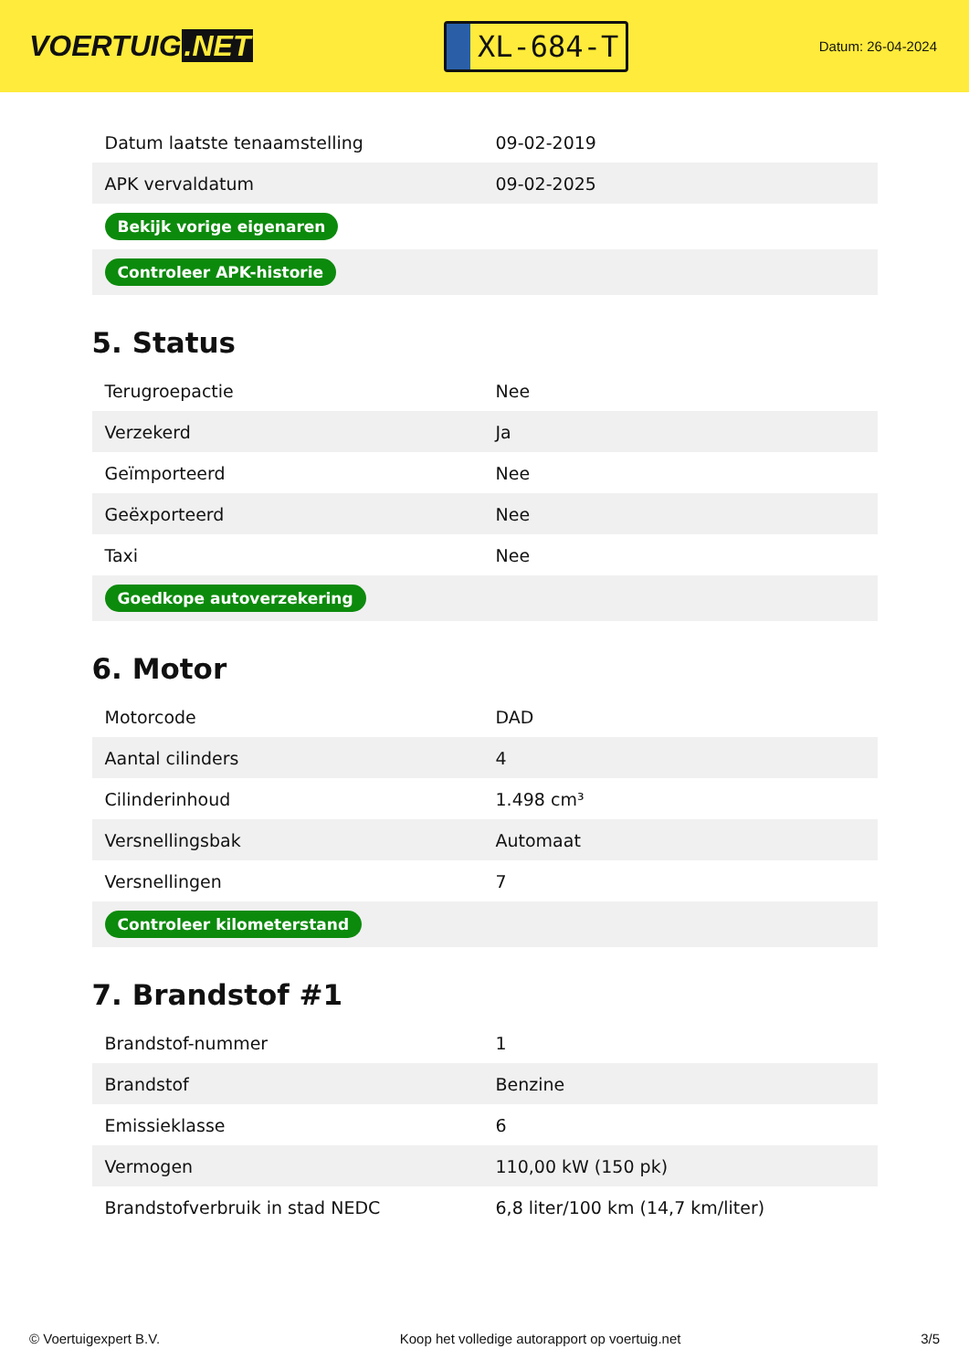VOERTUIG.NET
XL-684-T
Datum: 26-04-2024
| Datum laatste tenaamstelling | 09-02-2019 |
| APK vervaldatum | 09-02-2025 |
| Bekijk vorige eigenaren | |
| Controleer APK-historie | |
5. Status
| Terugroepactie | Nee |
| Verzekerd | Ja |
| Geïmporteerd | Nee |
| Geëxporteerd | Nee |
| Taxi | Nee |
| Goedkope autoverzekering | |
6. Motor
| Motorcode | DAD |
| Aantal cilinders | 4 |
| Cilinderinhoud | 1.498 cm³ |
| Versnellingsbak | Automaat |
| Versnellingen | 7 |
| Controleer kilometerstand | |
7. Brandstof #1
| Brandstof-nummer | 1 |
| Brandstof | Benzine |
| Emissieklasse | 6 |
| Vermogen | 110,00 kW (150 pk) |
| Brandstofverbruik in stad NEDC | 6,8 liter/100 km (14,7 km/liter) |
© Voertuigexpert B.V. Koop het volledige autorapport op voertuig.net 3/5